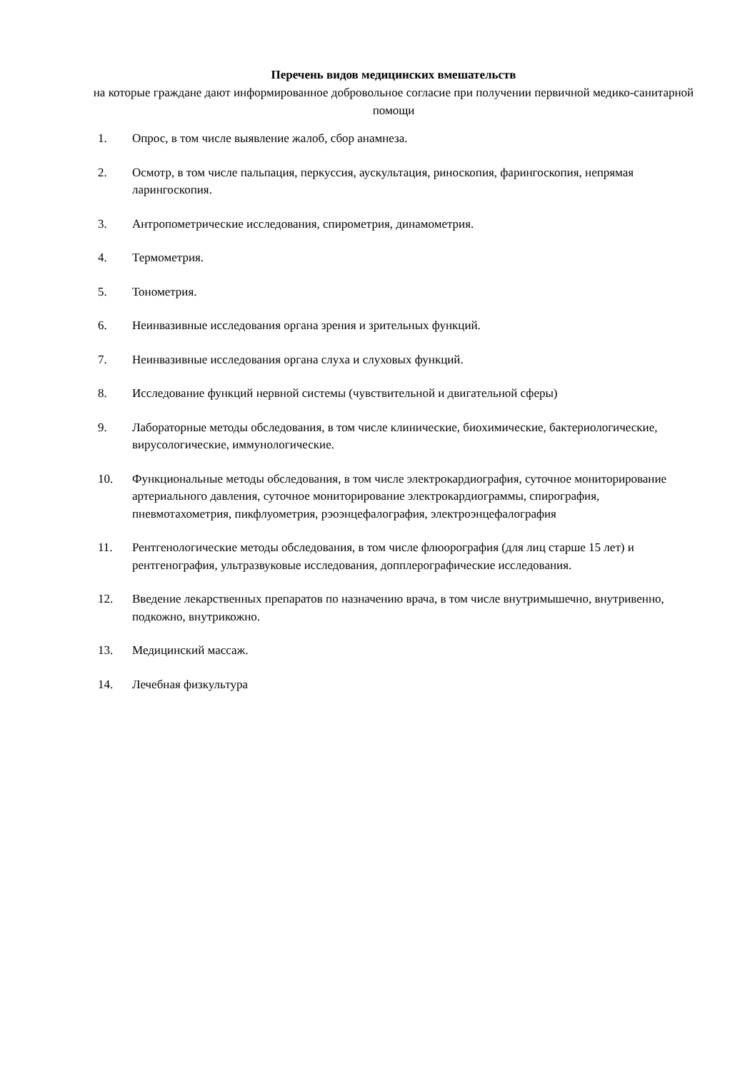Перечень видов медицинских вмешательств
на которые граждане дают информированное добровольное согласие при получении первичной медико-санитарной помощи
1. Опрос, в том числе выявление жалоб, сбор анамнеза.
2. Осмотр, в том числе пальпация, перкуссия, аускультация, риноскопия, фарингоскопия, непрямая ларингоскопия.
3. Антропометрические исследования, спирометрия, динамометрия.
4. Термометрия.
5. Тонометрия.
6. Неинвазивные исследования органа зрения и зрительных функций.
7. Неинвазивные исследования органа слуха и слуховых функций.
8. Исследование функций нервной системы (чувствительной и двигательной сферы)
9. Лабораторные методы обследования, в том числе клинические, биохимические, бактериологические, вирусологические, иммунологические.
10. Функциональные методы обследования, в том числе электрокардиография, суточное мониторирование артериального давления, суточное мониторирование электрокардиограммы, спирография, пневмотахометрия, пикфлуометрия, рэоэнцефалография, электроэнцефалография
11. Рентгенологические методы обследования, в том числе флюорография (для лиц старше 15 лет) и рентгенография, ультразвуковые исследования, допплерографические исследования.
12. Введение лекарственных препаратов по назначению врача, в том числе внутримышечно, внутривенно, подкожно, внутрикожно.
13. Медицинский массаж.
14. Лечебная физкультура